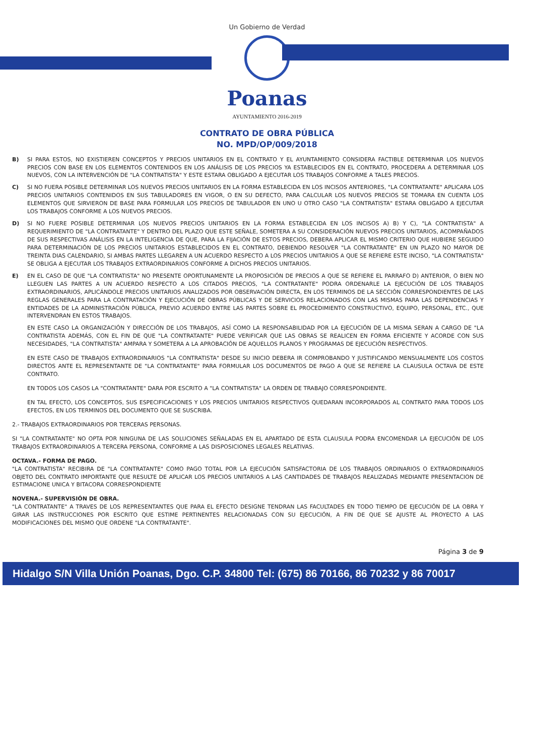Un Gobierno de Verdad
Poanas
AYUNTAMIENTO 2016-2019
CONTRATO DE OBRA PÚBLICA
NO. MPD/OP/009/2018
B) SI PARA ESTOS, NO EXISTIEREN CONCEPTOS Y PRECIOS UNITARIOS EN EL CONTRATO Y EL AYUNTAMIENTO CONSIDERA FACTIBLE DETERMINAR LOS NUEVOS PRECIOS CON BASE EN LOS ELEMENTOS CONTENIDOS EN LOS ANÁLISIS DE LOS PRECIOS YA ESTABLECIDOS EN EL CONTRATO, PROCEDERA A DETERMINAR LOS NUEVOS, CON LA INTERVENCIÓN DE "LA CONTRATISTA" Y ESTE ESTARA OBLIGADO A EJECUTAR LOS TRABAJOS CONFORME A TALES PRECIOS.
C) SI NO FUERA POSIBLE DETERMINAR LOS NUEVOS PRECIOS UNITARIOS EN LA FORMA ESTABLECIDA EN LOS INCISOS ANTERIORES, "LA CONTRATANTE" APLICARA LOS PRECIOS UNITARIOS CONTENIDOS EN SUS TABULADORES EN VIGOR, O EN SU DEFECTO, PARA CALCULAR LOS NUEVOS PRECIOS SE TOMARA EN CUENTA LOS ELEMENTOS QUE SIRVIERON DE BASE PARA FORMULAR LOS PRECIOS DE TABULADOR EN UNO U OTRO CASO "LA CONTRATISTA" ESTARA OBLIGADO A EJECUTAR LOS TRABAJOS CONFORME A LOS NUEVOS PRECIOS.
D) SI NO FUERE POSIBLE DETERMINAR LOS NUEVOS PRECIOS UNITARIOS EN LA FORMA ESTABLECIDA EN LOS INCISOS A) B) Y C), "LA CONTRATISTA" A REQUERIMIENTO DE "LA CONTRATANTE" Y DENTRO DEL PLAZO QUE ESTE SEÑALE, SOMETERA A SU CONSIDERACIÓN NUEVOS PRECIOS UNITARIOS, ACOMPAÑADOS DE SUS RESPECTIVAS ANÁLISIS EN LA INTELIGENCIA DE QUE, PARA LA FIJACIÓN DE ESTOS PRECIOS, DEBERA APLICAR EL MISMO CRITERIO QUE HUBIERE SEGUIDO PARA DETERMINACIÓN DE LOS PRECIOS UNITARIOS ESTABLECIDOS EN EL CONTRATO, DEBIENDO RESOLVER "LA CONTRATANTE" EN UN PLAZO NO MAYOR DE TREINTA DIAS CALENDARIO, SI AMBAS PARTES LLEGAREN A UN ACUERDO RESPECTO A LOS PRECIOS UNITARIOS A QUE SE REFIERE ESTE INCISO, "LA CONTRATISTA" SE OBLIGA A EJECUTAR LOS TRABAJOS EXTRAORDINARIOS CONFORME A DICHOS PRECIOS UNITARIOS.
E) EN EL CASO DE QUE "LA CONTRATISTA" NO PRESENTE OPORTUNAMENTE LA PROPOSICIÓN DE PRECIOS A QUE SE REFIERE EL PARRAFO D) ANTERIOR, O BIEN NO LLEGUEN LAS PARTES A UN ACUERDO RESPECTO A LOS CITADOS PRECIOS, "LA CONTRATANTE" PODRA ORDENARLE LA EJECUCIÓN DE LOS TRABAJOS EXTRAORDINARIOS, APLICÁNDOLE PRECIOS UNITARIOS ANALIZADOS POR OBSERVACIÓN DIRECTA, EN LOS TERMINOS DE LA SECCIÓN CORRESPONDIENTES DE LAS REGLAS GENERALES PARA LA CONTRATACIÓN Y EJECUCIÓN DE OBRAS PÚBLICAS Y DE SERVICIOS RELACIONADOS CON LAS MISMAS PARA LAS DEPENDENCIAS Y ENTIDADES DE LA ADMINISTRACIÓN PÚBLICA, PREVIO ACUERDO ENTRE LAS PARTES SOBRE EL PROCEDIMIENTO CONSTRUCTIVO, EQUIPO, PERSONAL, ETC., QUE INTERVENDRAN EN ESTOS TRABAJOS.
EN ESTE CASO LA ORGANIZACIÓN Y DIRECCIÓN DE LOS TRABAJOS, ASÍ COMO LA RESPONSABILIDAD POR LA EJECUCIÓN DE LA MISMA SERAN A CARGO DE "LA CONTRATISTA ADEMÁS, CON EL FIN DE QUE "LA CONTRATANTE" PUEDE VERIFICAR QUE LAS OBRAS SE REALICEN EN FORMA EFICIENTE Y ACORDE CON SUS NECESIDADES, "LA CONTRATISTA" AMPARA Y SOMETERA A LA APROBACIÓN DE AQUELLOS PLANOS Y PROGRAMAS DE EJECUCIÓN RESPECTIVOS.
EN ESTE CASO DE TRABAJOS EXTRAORDINARIOS "LA CONTRATISTA" DESDE SU INICIO DEBERA IR COMPROBANDO Y JUSTIFICANDO MENSUALMENTE LOS COSTOS DIRECTOS ANTE EL REPRESENTANTE DE "LA CONTRATANTE" PARA FORMULAR LOS DOCUMENTOS DE PAGO A QUE SE REFIERE LA CLAUSULA OCTAVA DE ESTE CONTRATO.
EN TODOS LOS CASOS LA "CONTRATANTE" DARA POR ESCRITO A "LA CONTRATISTA" LA ORDEN DE TRABAJO CORRESPONDIENTE.
EN TAL EFECTO, LOS CONCEPTOS, SUS ESPECIFICACIONES Y LOS PRECIOS UNITARIOS RESPECTIVOS QUEDARAN INCORPORADOS AL CONTRATO PARA TODOS LOS EFECTOS, EN LOS TERMINOS DEL DOCUMENTO QUE SE SUSCRIBA.
2.- TRABAJOS EXTRAORDINARIOS POR TERCERAS PERSONAS.
SI "LA CONTRATANTE" NO OPTA POR NINGUNA DE LAS SOLUCIONES SEÑALADAS EN EL APARTADO DE ESTA CLAUSULA PODRA ENCOMENDAR LA EJECUCIÓN DE LOS TRABAJOS EXTRAORDINARIOS A TERCERA PERSONA, CONFORME A LAS DISPOSICIONES LEGALES RELATIVAS.
OCTAVA.- FORMA DE PAGO.
"LA CONTRATISTA" RECIBIRA DE "LA CONTRATANTE" COMO PAGO TOTAL POR LA EJECUCIÓN SATISFACTORIA DE LOS TRABAJOS ORDINARIOS O EXTRAORDINARIOS OBJETO DEL CONTRATO IMPORTANTE QUE RESULTE DE APLICAR LOS PRECIOS UNITARIOS A LAS CANTIDADES DE TRABAJOS REALIZADAS MEDIANTE PRESENTACION DE ESTIMACIONE UNICA Y BITACORA CORRESPONDIENTE
NOVENA.- SUPERVISIÓN DE OBRA.
"LA CONTRATANTE" A TRAVES DE LOS REPRESENTANTES QUE PARA EL EFECTO DESIGNE TENDRAN LAS FACULTADES EN TODO TIEMPO DE EJECUCIÓN DE LA OBRA Y GIRAR LAS INSTRUCCIONES POR ESCRITO QUE ESTIME PERTINENTES RELACIONADAS CON SU EJECUCIÓN, A FIN DE QUE SE AJUSTE AL PROYECTO A LAS MODIFICACIONES DEL MISMO QUE ORDENE "LA CONTRATANTE".
Página 3 de 9
Hidalgo S/N Villa Unión Poanas, Dgo. C.P. 34800 Tel: (675) 86 70166, 86 70232 y 86 70017